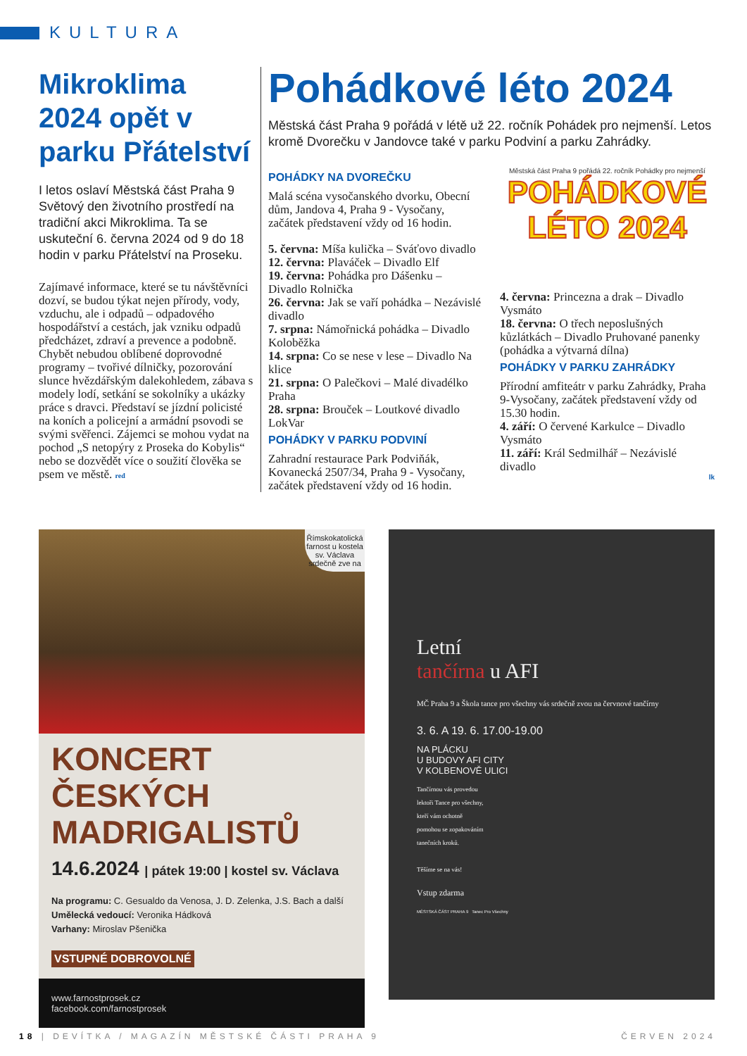KULTURA
Mikroklima 2024 opět v parku Přátelství
I letos oslaví Městská část Praha 9 Světový den životního prostředí na tradiční akci Mikroklima. Ta se uskuteční 6. června 2024 od 9 do 18 hodin v parku Přátelství na Proseku.
Zajímavé informace, které se tu návštěvníci dozví, se budou týkat nejen přírody, vody, vzduchu, ale i odpadů – odpadového hospodářství a cestách, jak vzniku odpadů předcházet, zdraví a prevence a podobně. Chybět nebudou oblíbené doprovodné programy – tvořivé dílničky, pozorování slunce hvězdářským dalekohledem, zábava s modely lodí, setkání se sokolníky a ukázky práce s dravci. Představí se jízdní policisté na koních a policejní a armádní psovodi se svými svěřenci. Zájemci se mohou vydat na pochod „S netopýry z Proseka do Kobylis“ nebo se dozvědět více o soužití člověka se psem ve městě. red
Pohádkové léto 2024
Městská část Praha 9 pořádá v létě už 22. ročník Pohádek pro nejmenší. Letos kromě Dvorečku v Jandovce také v parku Podviní a parku Zahrádky.
POHÁDKY NA DVOREČKU
Malá scéna vysočanského dvorku, Obecní dům, Jandova 4, Praha 9 - Vysočany, začátek představení vždy od 16 hodin.
5. června: Míša kulička – Sváťovo divadlo
12. června: Plaváček – Divadlo Elf
19. června: Pohádka pro Dášenku – Divadlo Rolnička
26. června: Jak se vaří pohádka – Nezávislé divadlo
7. srpna: Námořnická pohádka – Divadlo Koloběžka
14. srpna: Co se nese v lese – Divadlo Na klice
21. srpna: O Palečkovi – Malé divadélko Praha
28. srpna: Brouček – Loutkové divadlo LokVar
POHÁDKY V PARKU PODVINÍ
Zahradní restaurace Park Podviňák, Kovanecká 2507/34, Praha 9 - Vysočany, začátek představení vždy od 16 hodin.
Městská část Praha 9 pořádá 22. ročník Pohádky pro nejmenší
POHÁDKOVÉ
LÉTO 2024
4. června: Princezna a drak – Divadlo Vysmáto
18. června: O třech neposlušných kůzlátkách – Divadlo Pruhované panenky (pohádka a výtvarná dílna)
POHÁDKY V PARKU ZAHRÁDKY
Přírodní amfiteátr v parku Zahrádky, Praha 9-Vysočany, začátek představení vždy od 15.30 hodin.
4. září: O červené Karkulce – Divadlo Vysmáto
11. září: Král Sedmilhář – Nezávislé divadlo
lk
Římskokatolická farnost u kostela sv. Václava srdečně zve na
KONCERT
ČESKÝCH MADRIGALISTŮ
14.6.2024 | pátek 19:00 | kostel sv. Václava
Na programu: C. Gesualdo da Venosa, J. D. Zelenka, J.S. Bach a další
Umělecká vedoucí: Veronika Hádková
Varhany: Miroslav Pšenička
VSTUPNÉ DOBROVOLNÉ
www.farnostprosek.cz
facebook.com/farnostprosek
Letní
tančírna u AFI
MČ Praha 9 a Škola tance pro všechny vás srdečně zvou na červnové tančírny
3. 6. A 19. 6. 17.00-19.00
NA PLÁCKU
U BUDOVY AFI CITY
V KOLBENOVĚ ULICI
Tančírnou vás provedou lektoři Tance pro všechny, kteří vám ochotně pomohou se zopakováním tanečních kroků.
Těšíme se na vás!
Vstup zdarma
MĚSTSKÁ ČÁST PRAHA 9 Tanec Pro Všechny
18 | DEVÍTKA / MAGAZÍN MĚSTSKÉ ČÁSTI PRAHA 9 ČERVEN 2024